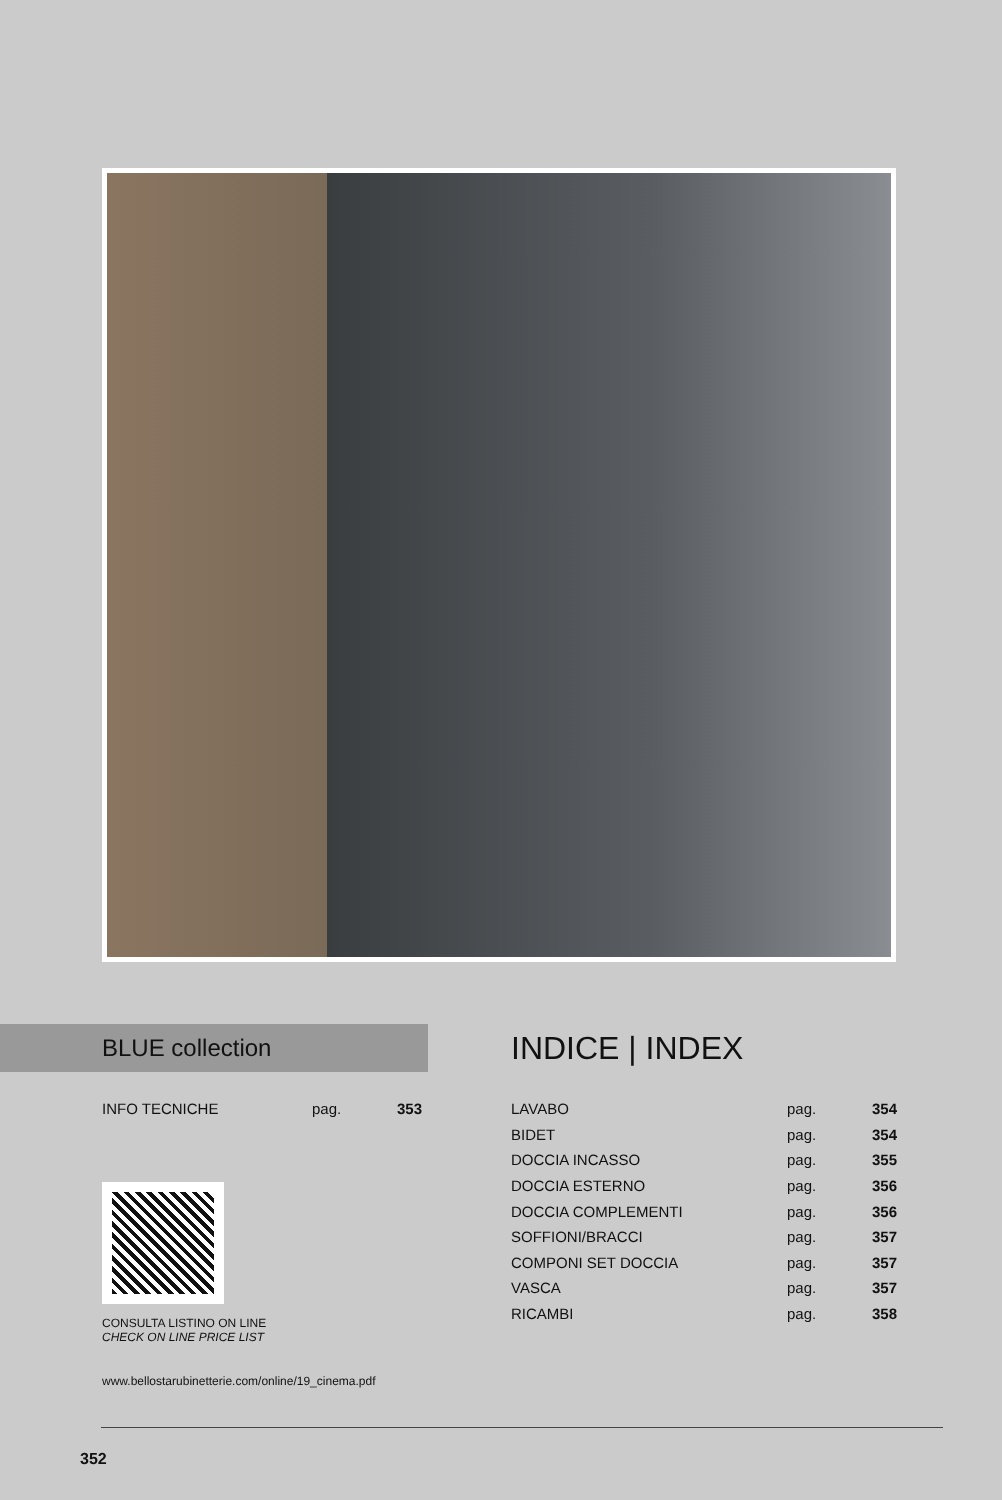BLUE collection
| INFO TECNICHE | pag. | 353 |
CONSULTA LISTINO ON LINE
CHECK ON LINE PRICE LIST
www.bellostarubinetterie.com/online/19_cinema.pdf
INDICE | INDEX
| LAVABO | pag. | 354 |
| BIDET | pag. | 354 |
| DOCCIA INCASSO | pag. | 355 |
| DOCCIA ESTERNO | pag. | 356 |
| DOCCIA COMPLEMENTI | pag. | 356 |
| SOFFIONI/BRACCI | pag. | 357 |
| COMPONI SET DOCCIA | pag. | 357 |
| VASCA | pag. | 357 |
| RICAMBI | pag. | 358 |
352